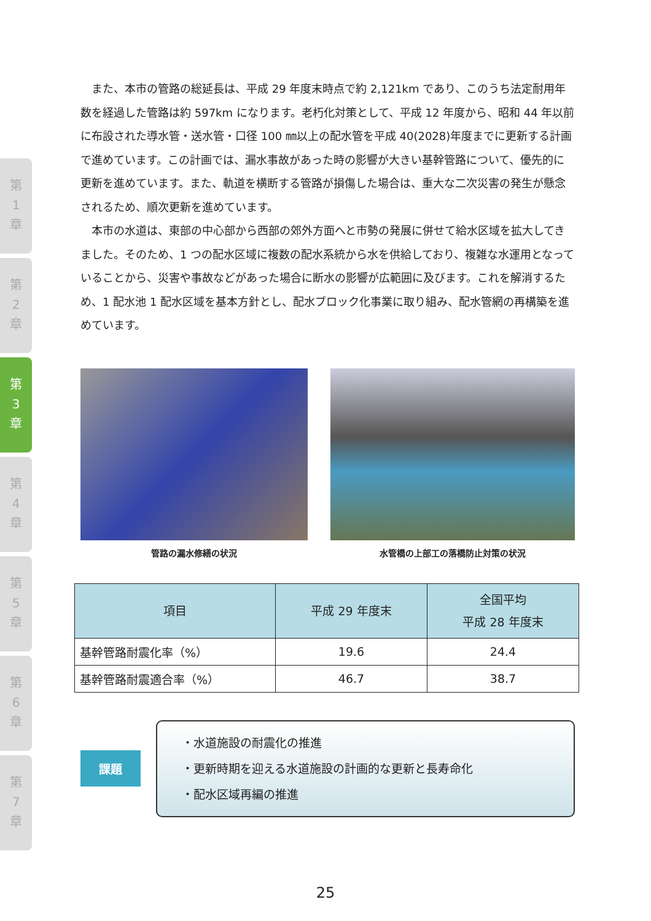第
1
章
第
2
章
第
3
章
第
4
章
第
5
章
第
6
章
第
7
章
また、本市の管路の総延長は、平成 29 年度末時点で約 2,121km であり、このうち法定耐用年数を経過した管路は約 597km になります。老朽化対策として、平成 12 年度から、昭和 44 年以前に布設された導水管・送水管・口径 100 ㎜以上の配水管を平成 40(2028)年度までに更新する計画で進めています。この計画では、漏水事故があった時の影響が大きい基幹管路について、優先的に更新を進めています。また、軌道を横断する管路が損傷した場合は、重大な二次災害の発生が懸念されるため、順次更新を進めています。
本市の水道は、東部の中心部から西部の郊外方面へと市勢の発展に併せて給水区域を拡大してきました。そのため、1 つの配水区域に複数の配水系統から水を供給しており、複雑な水運用となっていることから、災害や事故などがあった場合に断水の影響が広範囲に及びます。これを解消するため、1 配水池 1 配水区域を基本方針とし、配水ブロック化事業に取り組み、配水管網の再構築を進めています。
管路の漏水修繕の状況 水管橋の上部工の落橋防止対策の状況
| 項目 | 平成 29 年度末 | 全国平均 平成 28 年度末 |
| --- | --- | --- |
| 基幹管路耐震化率（%） | 19.6 | 24.4 |
| 基幹管路耐震適合率（%） | 46.7 | 38.7 |
課題
・水道施設の耐震化の推進
・更新時期を迎える水道施設の計画的な更新と長寿命化
・配水区域再編の推進
25